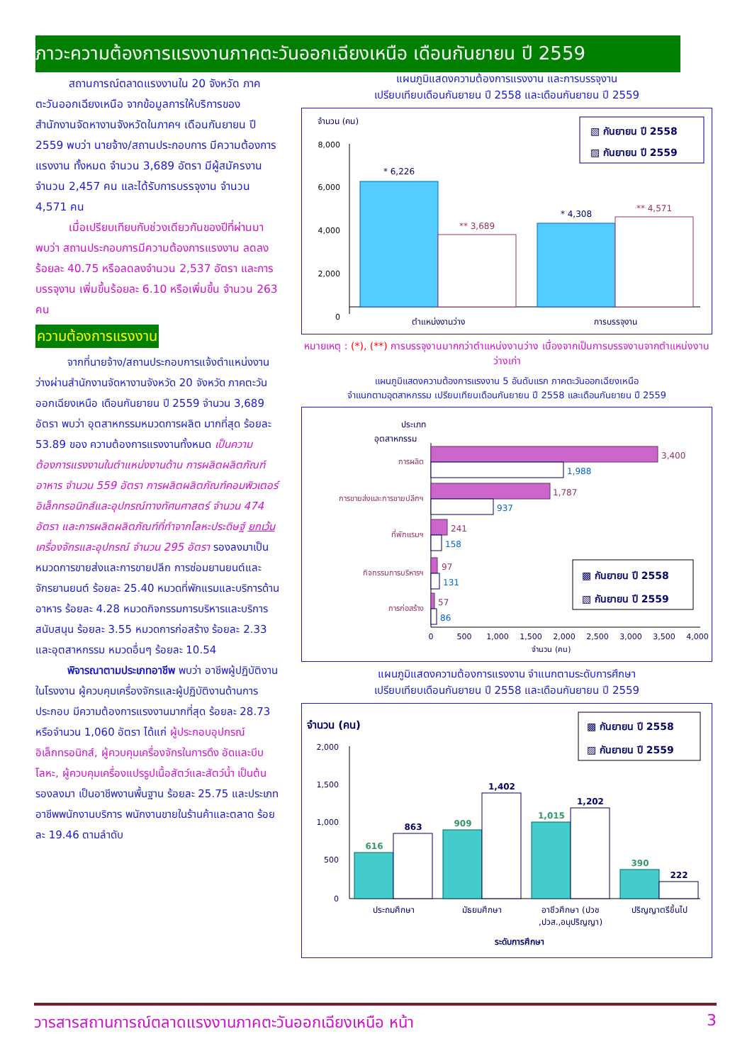ภาวะความต้องการแรงงานภาคตะวันออกเฉียงเหนือ เดือนกันยายน ปี 2559
   สถานการณ์ตลาดแรงงานใน 20 จังหวัด ภาคตะวันออกเฉียงเหนือ จากข้อมูลการให้บริการของสำนักงานจัดหางานจังหวัดในภาคฯ เดือนกันยายน ปี 2559 พบว่า นายจ้าง/สถานประกอบการ มีความต้องการแรงงาน ทั้งหมด จำนวน 3,689 อัตรา มีผู้สมัครงาน จำนวน 2,457 คน และได้รับการบรรจุงาน จำนวน 4,571 คน
   เมื่อเปรียบเทียบกับช่วงเดียวกันของปีที่ผ่านมา พบว่า สถานประกอบการมีความต้องการแรงงาน ลดลงร้อยละ 40.75 หรือลดลงจำนวน 2,537 อัตรา และการบรรจุงาน เพิ่มขึ้นร้อยละ 6.10 หรือเพิ่มขึ้น จำนวน 263 คน
ความต้องการแรงงาน
   จากที่นายจ้าง/สถานประกอบการแจ้งตำแหน่งงานว่างผ่านสำนักงานจัดหางานจังหวัด 20 จังหวัด ภาคตะวันออกเฉียงเหนือ เดือนกันยายน ปี 2559 จำนวน 3,689 อัตรา พบว่า อุตสาหกรรมหมวดการผลิต มากที่สุด ร้อยละ 53.89 ของ ความต้องการแรงงานทั้งหมด เป็นความต้องการแรงงานในตำแหน่งงานด้าน การผลิตผลิตภัณฑ์อาหาร จำนวน 559 อัตรา การผลิตผลิตภัณฑ์คอมพิวเตอร์ อิเล็กทรอนิกส์และอุปกรณ์ทางทัศนศาสตร์ จำนวน 474 อัตรา และการผลิตผลิตภัณฑ์ที่ทำจากโลหะประดิษฐ์ ยกเว้น เครื่องจักรและอุปกรณ์ จำนวน 295 อัตรา รองลงมาเป็นหมวดการขายส่งและการขายปลีก การซ่อมยานยนต์และจักรยานยนต์ ร้อยละ 25.40 หมวดที่พักแรมและบริการด้านอาหาร ร้อยละ 4.28 หมวดกิจกรรมการบริหารและบริการสนับสนุน ร้อยละ 3.55 หมวดการก่อสร้าง ร้อยละ 2.33 และอุตสาหกรรม หมวดอื่นๆ ร้อยละ 10.54
   พิจารณาตามประเภทอาชีพ พบว่า อาชีพผู้ปฏิบัติงานในโรงงาน ผู้ควบคุมเครื่องจักรและผู้ปฏิบัติงานด้านการประกอบ มีความต้องการแรงงานมากที่สุด ร้อยละ 28.73 หรือจำนวน 1,060 อัตรา ได้แก่ ผู้ประกอบอุปกรณ์อิเล็กทรอนิกส์, ผู้ควบคุมเครื่องจักรในการดึง อัดและบีบโลหะ, ผู้ควบคุมเครื่องแปรรูปเนื้อสัตว์และสัตว์น้ำ เป็นต้น รองลงมา เป็นอาชีพงานพื้นฐาน ร้อยละ 25.75 และประเภทอาชีพพนักงานบริการ พนักงานขายในร้านค้าและตลาด ร้อยละ 19.46 ตามลำดับ
แผนภูมิแสดงความต้องการแรงงาน และการบรรจุงาน
เปรียบเทียบเดือนกันยายน ปี 2558 และเดือนกันยายน ปี 2559
จำนวน (คน)
8,000
6,000
4,000
2,000
0
* 6,226
** 3,689
* 4,308
** 4,571
ตำแหน่งงานว่าง
การบรรจุงาน
▧ กันยายน ปี 2558
▨ กันยายน ปี 2559
หมายเหตุ : (*), (**) การบรรจุงานมากกว่าตำแหน่งงานว่าง เนื่องจากเป็นการบรรจงานจากตำแหน่งงานว่างเก่า
แผนภูมิแสดงความต้องการแรงงาน 5 อันดับแรก ภาคตะวันออกเฉียงเหนือ
จำแนกตามอุตสาหกรรม เปรียบเทียบเดือนกันยายน ปี 2558 และเดือนกันยายน ปี 2559
ประเภท
อุตสาหกรรม
3,400
1,787
241
97
57
1,988
937
158
131
86
การผลิต
การขายส่งและการขายปลีกฯ
ที่พักแรมฯ
กิจกรรมการบริหารฯ
การก่อสร้าง
0
500
1,000
1,500
2,000
2,500
3,000
3,500
4,000
จำนวน (คน)
▩ กันยายน ปี 2558
▧ กันยายน ปี 2559
แผนภูมิแสดงความต้องการแรงงาน จำแนกตามระดับการศึกษา
เปรียบเทียบเดือนกันยายน ปี 2558 และเดือนกันยายน ปี 2559
จำนวน (คน)
2,000
1,500
1,000
500
0
616
863
909
1,402
1,015
1,202
390
222
ประถมศึกษา
มัธยมศึกษา
อาชีวศึกษา (ปวช
,ปวส.,อนุปริญญา)
ปริญญาตรีขึ้นไป
ระดับการศึกษา
▩ กันยายน ปี 2558
▨ กันยายน ปี 2559
วารสารสถานการณ์ตลาดแรงงานภาคตะวันออกเฉียงเหนือ หน้า 3